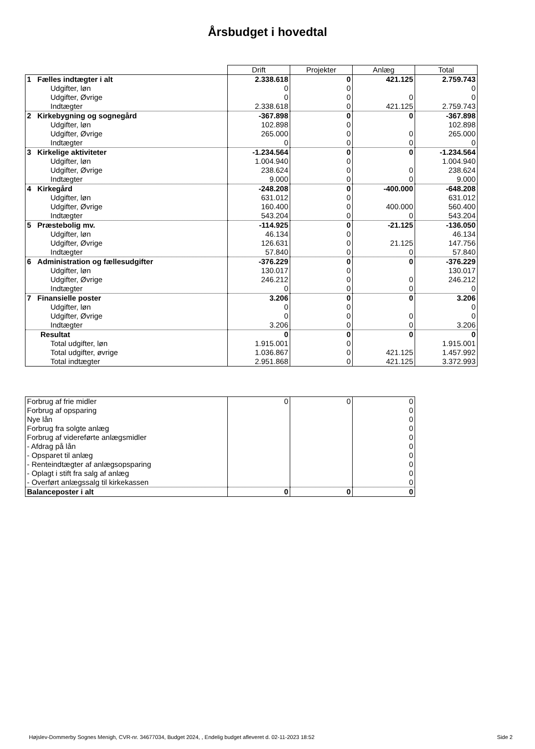Årsbudget i hovedtal
| | Drift | Projekter | Anlæg | Total |
| 1 Fælles indtægter i alt | 2.338.618 | 0 | 421.125 | 2.759.743 |
| Udgifter, løn | 0 | 0 | | 0 |
| Udgifter, Øvrige | 0 | 0 | 0 | 0 |
| Indtægter | 2.338.618 | 0 | 421.125 | 2.759.743 |
| 2 Kirkebygning og sognegård | -367.898 | 0 | 0 | -367.898 |
| Udgifter, løn | 102.898 | 0 | | 102.898 |
| Udgifter, Øvrige | 265.000 | 0 | 0 | 265.000 |
| Indtægter | 0 | 0 | 0 | 0 |
| 3 Kirkelige aktiviteter | -1.234.564 | 0 | 0 | -1.234.564 |
| Udgifter, løn | 1.004.940 | 0 | | 1.004.940 |
| Udgifter, Øvrige | 238.624 | 0 | 0 | 238.624 |
| Indtægter | 9.000 | 0 | 0 | 9.000 |
| 4 Kirkegård | -248.208 | 0 | -400.000 | -648.208 |
| Udgifter, løn | 631.012 | 0 | | 631.012 |
| Udgifter, Øvrige | 160.400 | 0 | 400.000 | 560.400 |
| Indtægter | 543.204 | 0 | 0 | 543.204 |
| 5 Præstebolig mv. | -114.925 | 0 | -21.125 | -136.050 |
| Udgifter, løn | 46.134 | 0 | | 46.134 |
| Udgifter, Øvrige | 126.631 | 0 | 21.125 | 147.756 |
| Indtægter | 57.840 | 0 | 0 | 57.840 |
| 6 Administration og fællesudgifter | -376.229 | 0 | 0 | -376.229 |
| Udgifter, løn | 130.017 | 0 | | 130.017 |
| Udgifter, Øvrige | 246.212 | 0 | 0 | 246.212 |
| Indtægter | 0 | 0 | 0 | 0 |
| 7 Finansielle poster | 3.206 | 0 | 0 | 3.206 |
| Udgifter, løn | 0 | 0 | | 0 |
| Udgifter, Øvrige | 0 | 0 | 0 | 0 |
| Indtægter | 3.206 | 0 | 0 | 3.206 |
| Resultat | 0 | 0 | 0 | 0 |
| Total udgifter, løn | 1.915.001 | 0 | | 1.915.001 |
| Total udgifter, øvrige | 1.036.867 | 0 | 421.125 | 1.457.992 |
| Total indtægter | 2.951.868 | 0 | 421.125 | 3.372.993 |
| Forbrug af frie midler | 0 | 0 | 0 |
| Forbrug af opsparing | | | 0 |
| Nye lån | | | 0 |
| Forbrug fra solgte anlæg | | | 0 |
| Forbrug af videreførte anlægsmidler | | | 0 |
| - Afdrag på lån | | | 0 |
| - Opsparet til anlæg | | | 0 |
| - Renteindtægter af anlægsopsparing | | | 0 |
| - Oplagt i stift fra salg af anlæg | | | 0 |
| - Overført anlægssalg til kirkekassen | | | 0 |
| Balanceposter i alt | 0 | 0 | 0 |
Højslev-Dommerby Sognes Menigh, CVR-nr. 34677034, Budget 2024, , Endelig budget afleveret d. 02-11-2023 18:52
Side 2